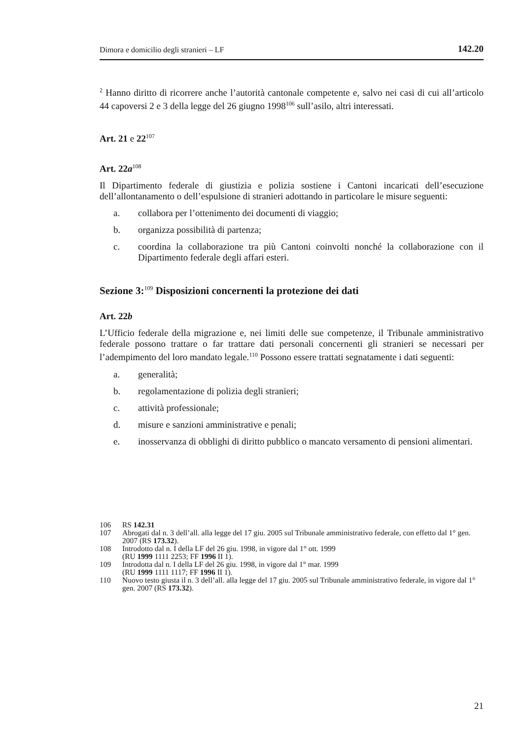Dimora e domicilio degli stranieri – LF 142.20
<sup>2</sup> Hanno diritto di ricorrere anche l’autorità cantonale competente e, salvo nei casi di cui all’articolo 44 capoversi 2 e 3 della legge del 26 giugno 1998<sup>106</sup> sull’asilo, altri interessati.
Art. 21 e 22<sup>107</sup>
Art. 22a<sup>108</sup>
Il Dipartimento federale di giustizia e polizia sostiene i Cantoni incaricati dell’esecuzione dell’allontanamento o dell’espulsione di stranieri adottando in particolare le misure seguenti:
a. collabora per l’ottenimento dei documenti di viaggio;
b. organizza possibilità di partenza;
c. coordina la collaborazione tra più Cantoni coinvolti nonché la collaborazione con il Dipartimento federale degli affari esteri.
Sezione 3:<sup>109</sup> Disposizioni concernenti la protezione dei dati
Art. 22b
L’Ufficio federale della migrazione e, nei limiti delle sue competenze, il Tribunale amministrativo federale possono trattare o far trattare dati personali concernenti gli stranieri se necessari per l’adempimento del loro mandato legale.<sup>110</sup> Possono essere trattati segnatamente i dati seguenti:
a. generalità;
b. regolamentazione di polizia degli stranieri;
c. attività professionale;
d. misure e sanzioni amministrative e penali;
e. inosservanza di obblighi di diritto pubblico o mancato versamento di pensioni alimentari.
106 RS 142.31
107 Abrogati dal n. 3 dell’all. alla legge del 17 giu. 2005 sul Tribunale amministrativo federale, con effetto dal 1° gen. 2007 (RS 173.32).
108 Introdotto dal n. I della LF del 26 giu. 1998, in vigore dal 1° ott. 1999
(RU 1999 1111 2253; FF 1996 II 1).
109 Introdotta dal n. I della LF del 26 giu. 1998, in vigore dal 1° mar. 1999
(RU 1999 1111 1117; FF 1996 II 1).
110 Nuovo testo giusta il n. 3 dell’all. alla legge del 17 giu. 2005 sul Tribunale amministrativo federale, in vigore dal 1° gen. 2007 (RS 173.32).
21